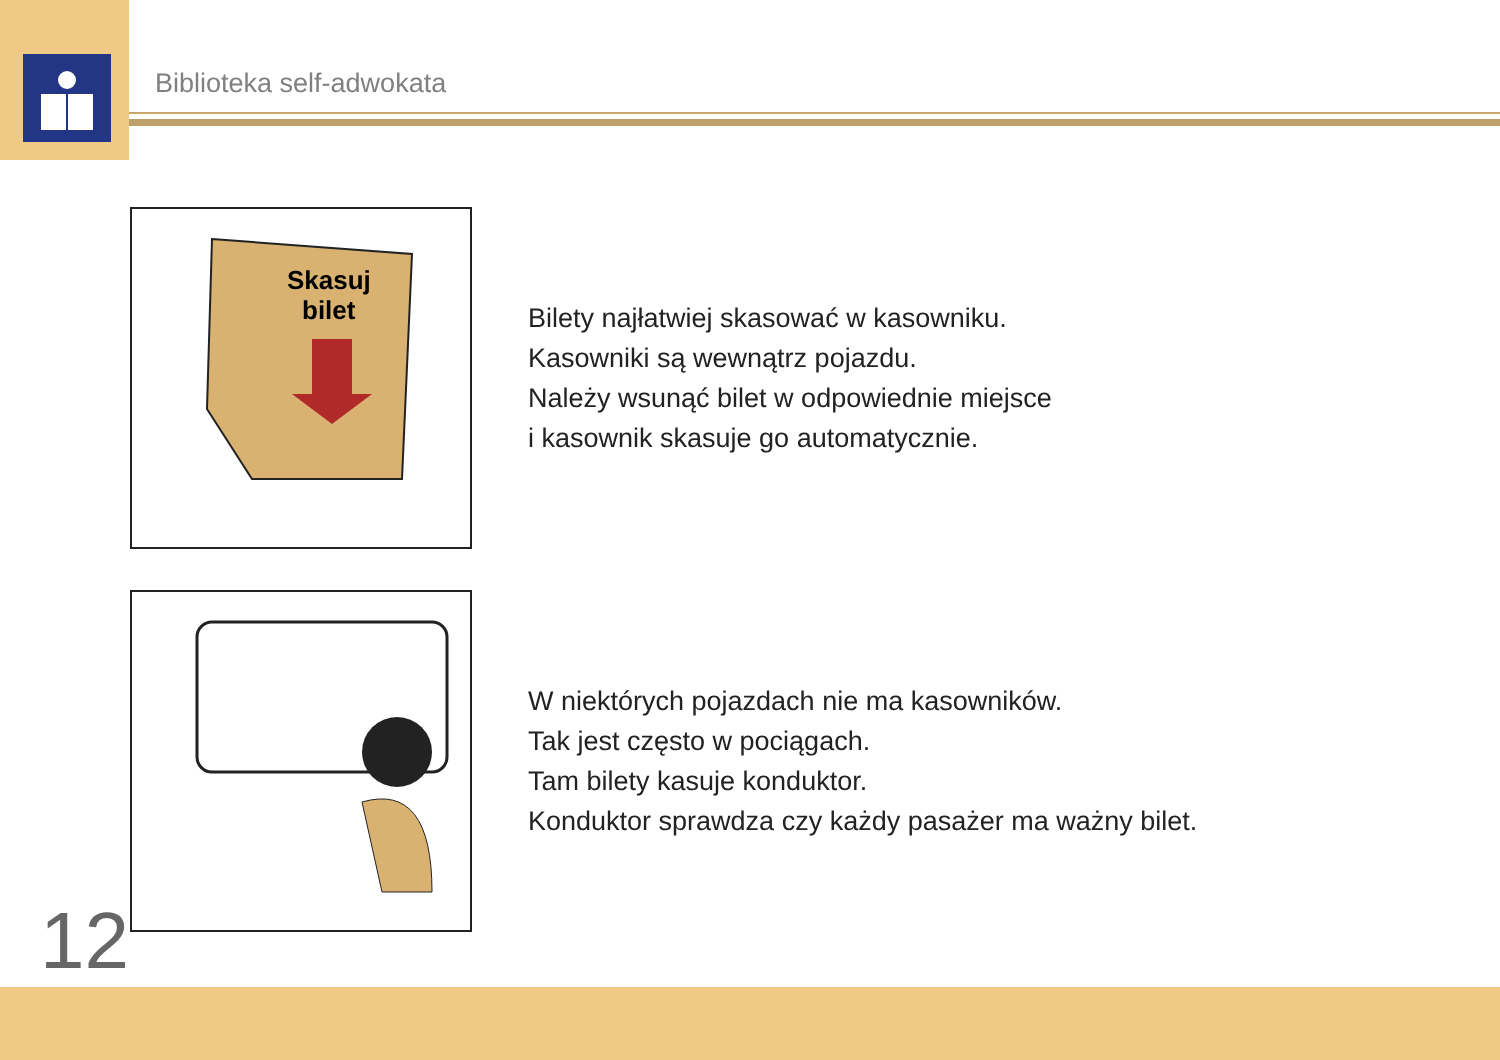Biblioteka self-adwokata
Skasuj
bilet
Bilety najłatwiej skasować w kasowniku.
Kasowniki są wewnątrz pojazdu.
Należy wsunąć bilet w odpowiednie miejsce
i kasownik skasuje go automatycznie.
W niektórych pojazdach nie ma kasowników.
Tak jest często w pociągach.
Tam bilety kasuje konduktor.
Konduktor sprawdza czy każdy pasażer ma ważny bilet.
12